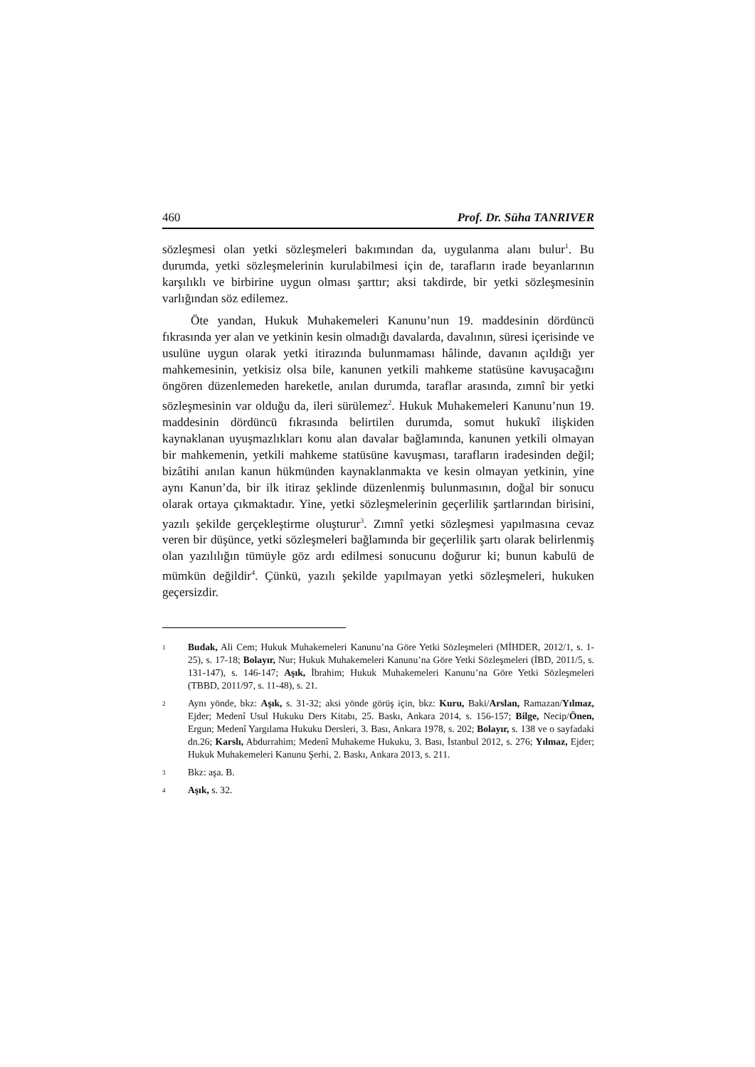460 Prof. Dr. Süha TANRIVER
sözleşmesi olan yetki sözleşmeleri bakımından da, uygulanma alanı bulur<sup>1</sup>. Bu durumda, yetki sözleşmelerinin kurulabilmesi için de, tarafların irade beyanlarının karşılıklı ve birbirine uygun olması şarttır; aksi takdirde, bir yetki sözleşmesinin varlığından söz edilemez.
Öte yandan, Hukuk Muhakemeleri Kanunu’nun 19. maddesinin dördüncü fıkrasında yer alan ve yetkinin kesin olmadığı davalarda, davalının, süresi içerisinde ve usulüne uygun olarak yetki itirazında bulunmaması hâlinde, davanın açıldığı yer mahkemesinin, yetkisiz olsa bile, kanunen yetkili mahkeme statüsüne kavuşacağını öngören düzenlemeden hareketle, anılan durumda, taraflar arasında, zımnî bir yetki sözleşmesinin var olduğu da, ileri sürülemez<sup>2</sup>. Hukuk Muhakemeleri Kanunu’nun 19. maddesinin dördüncü fıkrasında belirtilen durumda, somut hukukî ilişkiden kaynaklanan uyuşmazlıkları konu alan davalar bağlamında, kanunen yetkili olmayan bir mahkemenin, yetkili mahkeme statüsüne kavuşması, tarafların iradesinden değil; bizâtihi anılan kanun hükmünden kaynaklanmakta ve kesin olmayan yetkinin, yine aynı Kanun’da, bir ilk itiraz şeklinde düzenlenmiş bulunmasının, doğal bir sonucu olarak ortaya çıkmaktadır. Yine, yetki sözleşmelerinin geçerlilik şartlarından birisini, yazılı şekilde gerçekleştirme oluşturur<sup>3</sup>. Zımnî yetki sözleşmesi yapılmasına cevaz veren bir düşünce, yetki sözleşmeleri bağlamında bir geçerlilik şartı olarak belirlenmiş olan yazılılığın tümüyle göz ardı edilmesi sonucunu doğurur ki; bunun kabulü de mümkün değildir<sup>4</sup>. Çünkü, yazılı şekilde yapılmayan yetki sözleşmeleri, hukuken geçersizdir.
1 Budak, Ali Cem; Hukuk Muhakemeleri Kanunu’na Göre Yetki Sözleşmeleri (MİHDER, 2012/1, s. 1-25), s. 17-18; Bolayır, Nur; Hukuk Muhakemeleri Kanunu’na Göre Yetki Sözleşmeleri (İBD, 2011/5, s. 131-147), s. 146-147; Aşık, İbrahim; Hukuk Muhakemeleri Kanunu’na Göre Yetki Sözleşmeleri (TBBD, 2011/97, s. 11-48), s. 21.
2 Aynı yönde, bkz: Aşık, s. 31-32; aksi yönde görüş için, bkz: Kuru, Baki/Arslan, Ramazan/Yılmaz, Ejder; Medenî Usul Hukuku Ders Kitabı, 25. Baskı, Ankara 2014, s. 156-157; Bilge, Necip/Önen, Ergun; Medenî Yargılama Hukuku Dersleri, 3. Bası, Ankara 1978, s. 202; Bolayır, s. 138 ve o sayfadaki dn.26; Karslı, Abdurrahim; Medenî Muhakeme Hukuku, 3. Bası, İstanbul 2012, s. 276; Yılmaz, Ejder; Hukuk Muhakemeleri Kanunu Şerhi, 2. Baskı, Ankara 2013, s. 211.
3 Bkz: aşa. B.
4 Aşık, s. 32.